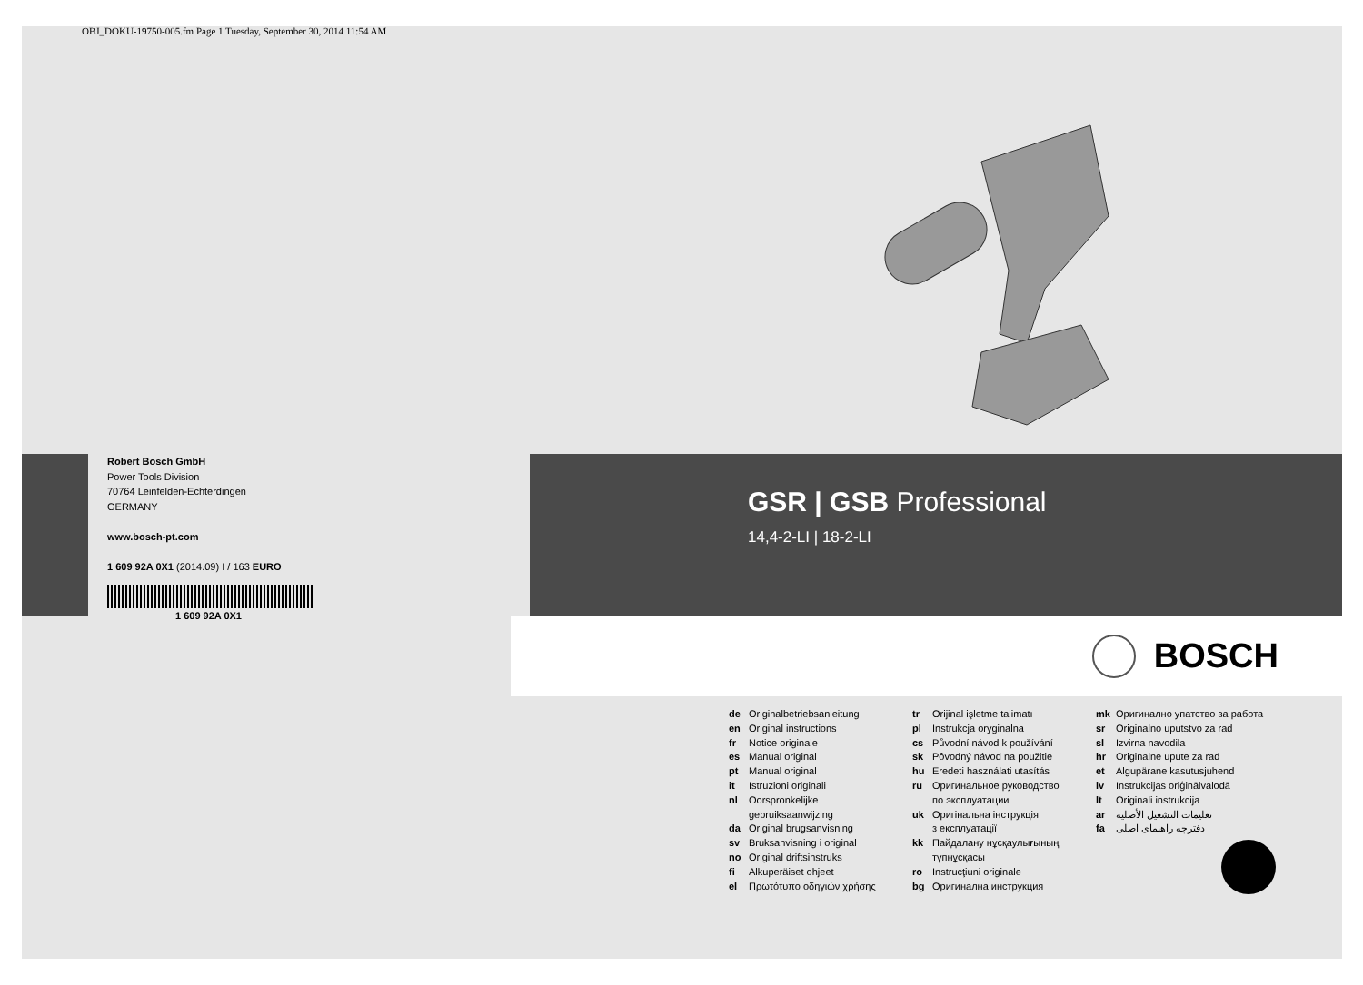OBJ_DOKU-19750-005.fm Page 1 Tuesday, September 30, 2014 11:54 AM
Robert Bosch GmbH
Power Tools Division
70764 Leinfelden-Echterdingen
GERMANY
www.bosch-pt.com
1 609 92A 0X1 (2014.09) I / 163 EURO
1 609 92A 0X1
GSR | GSB Professional
14,4-2-LI | 18-2-LI
BOSCH
de Originalbetriebsanleitung
en Original instructions
fr Notice originale
es Manual original
pt Manual original
it Istruzioni originali
nl Oorspronkelijke
gebruiksaanwijzing
da Original brugsanvisning
sv Bruksanvisning i original
no Original driftsinstruks
fi Alkuperäiset ohjeet
el Πρωτότυπο οδηγιών χρήσης
tr Orijinal işletme talimatı
pl Instrukcja oryginalna
cs Původní návod k používání
sk Pôvodný návod na použitie
hu Eredeti használati utasítás
ru Оригинальное руководство
по эксплуатации
uk Оригінальна інструкція
з експлуатації
kk Пайдалану нұсқаулығының
түпнұсқасы
ro Instrucţiuni originale
bg Оригинална инструкция
mk Оригинално упатство за работа
sr Originalno uputstvo za rad
sl Izvirna navodila
hr Originalne upute za rad
et Algupärane kasutusjuhend
lv Instrukcijas oriģinālvalodā
lt Originali instrukcija
ar تعليمات التشغيل الأصلية
fa دفترچه راهنمای اصلی